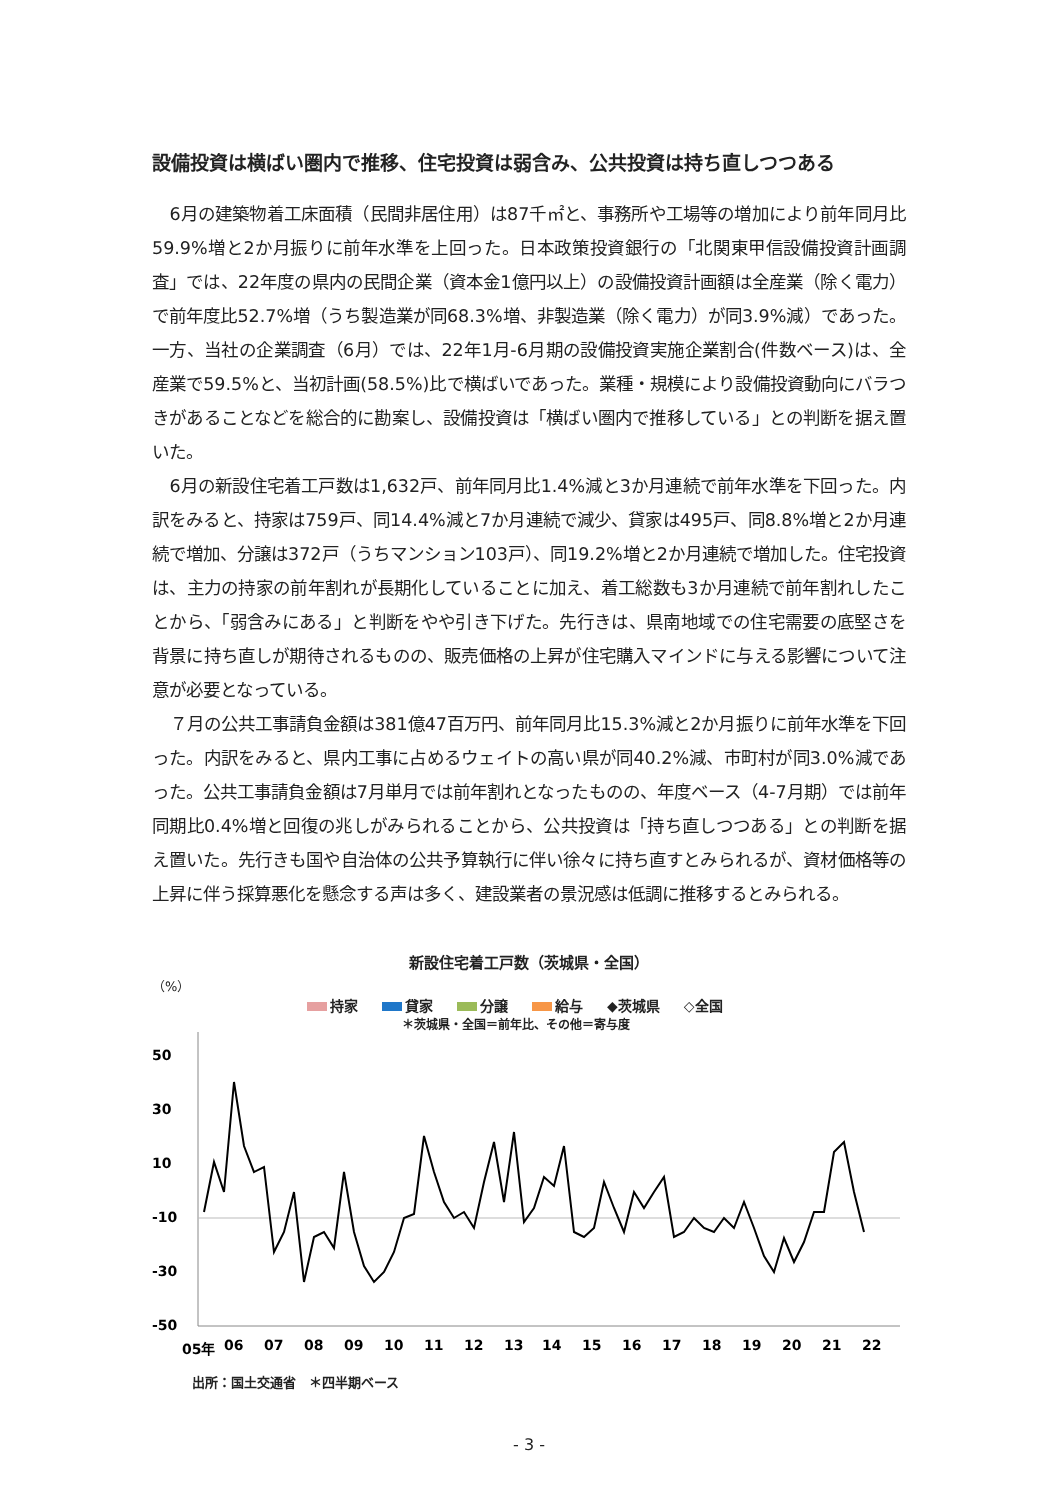設備投資は横ばい圏内で推移、住宅投資は弱含み、公共投資は持ち直しつつある
6月の建築物着工床面積（民間非居住用）は87千㎡と、事務所や工場等の増加により前年同月比59.9%増と2か月振りに前年水準を上回った。日本政策投資銀行の「北関東甲信設備投資計画調査」では、22年度の県内の民間企業（資本金1億円以上）の設備投資計画額は全産業（除く電力）で前年度比52.7%増（うち製造業が同68.3%増、非製造業（除く電力）が同3.9%減）であった。一方、当社の企業調査（6月）では、22年1月-6月期の設備投資実施企業割合(件数ベース)は、全産業で59.5%と、当初計画(58.5%)比で横ばいであった。業種・規模により設備投資動向にバラつきがあることなどを総合的に勘案し、設備投資は「横ばい圏内で推移している」との判断を据え置いた。
6月の新設住宅着工戸数は1,632戸、前年同月比1.4%減と3か月連続で前年水準を下回った。内訳をみると、持家は759戸、同14.4%減と7か月連続で減少、貸家は495戸、同8.8%増と2か月連続で増加、分譲は372戸（うちマンション103戸）、同19.2%増と2か月連続で増加した。住宅投資は、主力の持家の前年割れが長期化していることに加え、着工総数も3か月連続で前年割れしたことから、「弱含みにある」と判断をやや引き下げた。先行きは、県南地域での住宅需要の底堅さを背景に持ち直しが期待されるものの、販売価格の上昇が住宅購入マインドに与える影響について注意が必要となっている。
７月の公共工事請負金額は381億47百万円、前年同月比15.3%減と2か月振りに前年水準を下回った。内訳をみると、県内工事に占めるウェイトの高い県が同40.2%減、市町村が同3.0%減であった。公共工事請負金額は7月単月では前年割れとなったものの、年度ベース（4-7月期）では前年同期比0.4%増と回復の兆しがみられることから、公共投資は「持ち直しつつある」との判断を据え置いた。先行きも国や自治体の公共予算執行に伴い徐々に持ち直すとみられるが、資材価格等の上昇に伴う採算悪化を懸念する声は多く、建設業者の景況感は低調に推移するとみられる。
新設住宅着工戸数（茨城県・全国）
（%）
持家 貸家 分譲 給与 ◆茨城県 ◇全国
＊茨城県・全国＝前年比、その他＝寄与度
50
30
10
-10
-30
-50
05年
06
07
08
09
10
11
12
13
14
15
16
17
18
19
20
21
22
出所：国土交通省　＊四半期ベース
- 3 -